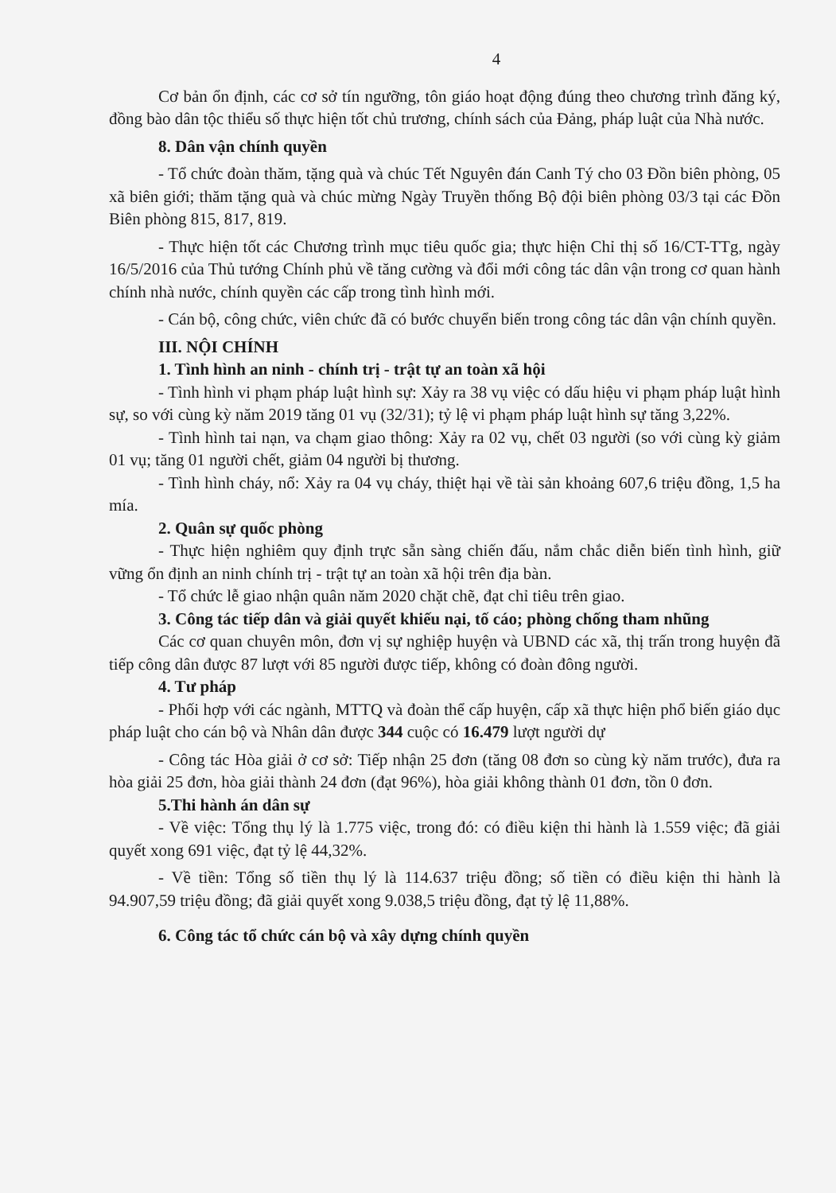4
Cơ bản ổn định, các cơ sở tín ngưỡng, tôn giáo hoạt động đúng theo chương trình đăng ký, đồng bào dân tộc thiểu số thực hiện tốt chủ trương, chính sách của Đảng, pháp luật của Nhà nước.
8. Dân vận chính quyền
- Tổ chức đoàn thăm, tặng quà và chúc Tết Nguyên đán Canh Tý cho 03 Đồn biên phòng, 05 xã biên giới; thăm tặng quà và chúc mừng Ngày Truyền thống Bộ đội biên phòng 03/3 tại các Đồn Biên phòng 815, 817, 819.
- Thực hiện tốt các Chương trình mục tiêu quốc gia; thực hiện Chỉ thị số 16/CT-TTg, ngày 16/5/2016 của Thủ tướng Chính phủ về tăng cường và đổi mới công tác dân vận trong cơ quan hành chính nhà nước, chính quyền các cấp trong tình hình mới.
- Cán bộ, công chức, viên chức đã có bước chuyển biến trong công tác dân vận chính quyền.
III. NỘI CHÍNH
1. Tình hình an ninh - chính trị - trật tự an toàn xã hội
- Tình hình vi phạm pháp luật hình sự: Xảy ra 38 vụ việc có dấu hiệu vi phạm pháp luật hình sự, so với cùng kỳ năm 2019 tăng 01 vụ (32/31); tỷ lệ vi phạm pháp luật hình sự tăng 3,22%.
- Tình hình tai nạn, va chạm giao thông: Xảy ra 02 vụ, chết 03 người (so với cùng kỳ giảm 01 vụ; tăng 01 người chết, giảm 04 người bị thương.
- Tình hình cháy, nổ: Xảy ra 04 vụ cháy, thiệt hại về tài sản khoảng 607,6 triệu đồng, 1,5 ha mía.
2. Quân sự quốc phòng
- Thực hiện nghiêm quy định trực sẵn sàng chiến đấu, nắm chắc diễn biến tình hình, giữ vững ổn định an ninh chính trị - trật tự an toàn xã hội trên địa bàn.
- Tổ chức lễ giao nhận quân năm 2020 chặt chẽ, đạt chỉ tiêu trên giao.
3. Công tác tiếp dân và giải quyết khiếu nại, tố cáo; phòng chống tham nhũng
Các cơ quan chuyên môn, đơn vị sự nghiệp huyện và UBND các xã, thị trấn trong huyện đã tiếp công dân được 87 lượt với 85 người được tiếp, không có đoàn đông người.
4. Tư pháp
- Phối hợp với các ngành, MTTQ và đoàn thể cấp huyện, cấp xã thực hiện phổ biến giáo dục pháp luật cho cán bộ và Nhân dân được 344 cuộc có 16.479 lượt người dự
- Công tác Hòa giải ở cơ sở: Tiếp nhận 25 đơn (tăng 08 đơn so cùng kỳ năm trước), đưa ra hòa giải 25 đơn, hòa giải thành 24 đơn (đạt 96%), hòa giải không thành 01 đơn, tồn 0 đơn.
5.Thi hành án dân sự
- Về việc: Tổng thụ lý là 1.775 việc, trong đó: có điều kiện thi hành là 1.559 việc; đã giải quyết xong 691 việc, đạt tỷ lệ 44,32%.
- Về tiền: Tổng số tiền thụ lý là 114.637 triệu đồng; số tiền có điều kiện thi hành là 94.907,59 triệu đồng; đã giải quyết xong 9.038,5 triệu đồng, đạt tỷ lệ 11,88%.
6. Công tác tổ chức cán bộ và xây dựng chính quyền